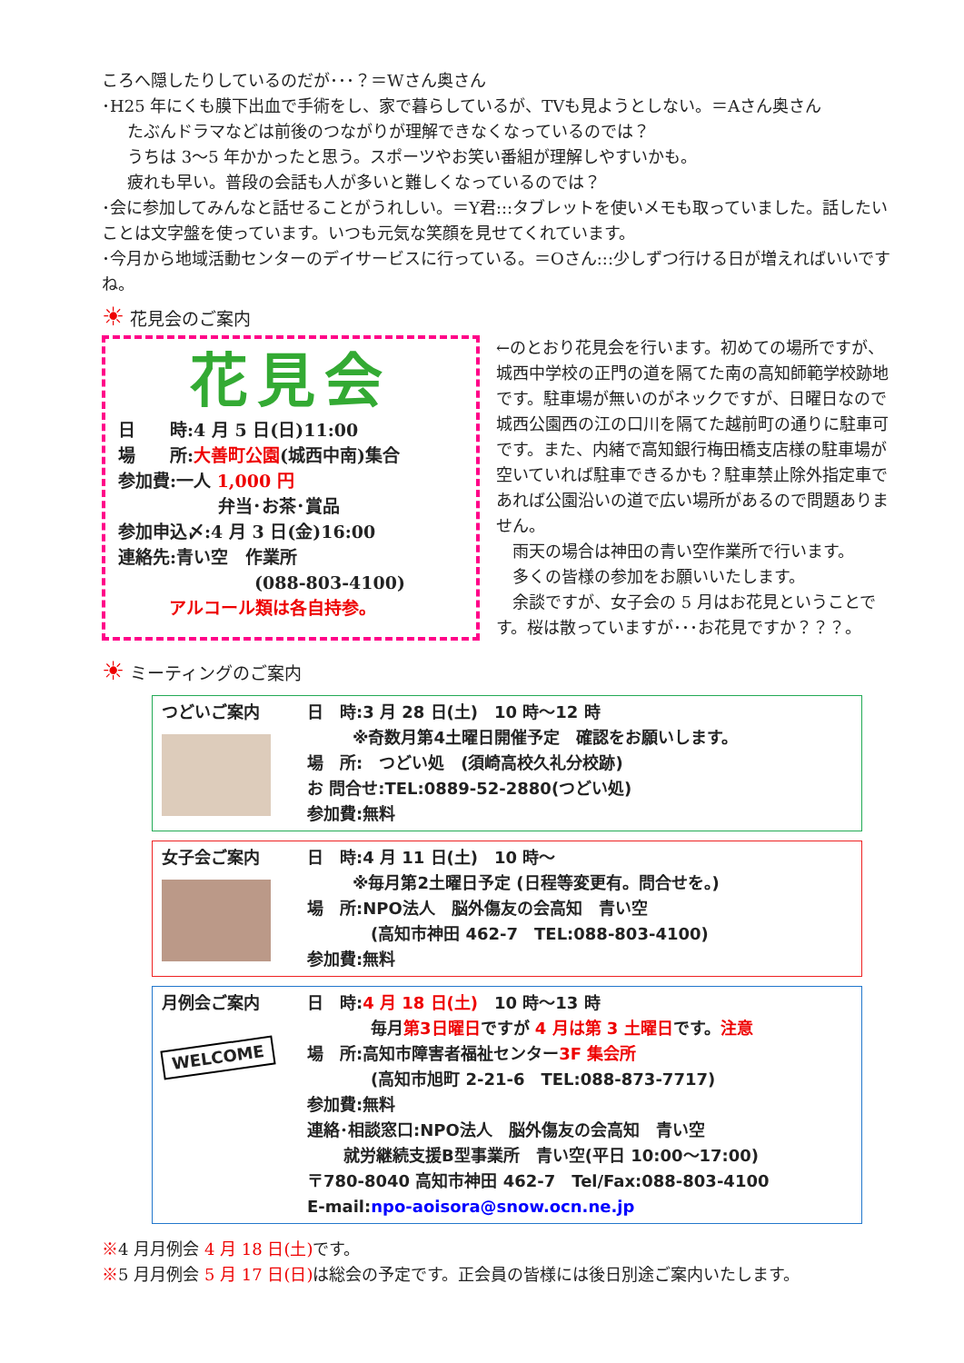ころへ隠したりしているのだが･･･？＝Wさん奥さん
･H25 年にくも膜下出血で手術をし、家で暮らしているが、TVも見ようとしない。＝Aさん奥さん
たぶんドラマなどは前後のつながりが理解できなくなっているのでは？
うちは 3～5 年かかったと思う。スポーツやお笑い番組が理解しやすいかも。
疲れも早い。普段の会話も人が多いと難しくなっているのでは？
･会に参加してみんなと話せることがうれしい。＝Y君:::タブレットを使いメモも取っていました。話したいことは文字盤を使っています。いつも元気な笑顔を見せてくれています。
･今月から地域活動センターのデイサービスに行っている。＝Oさん:::少しずつ行ける日が増えればいいですね。
☀ 花見会のご案内
花見会
日　　時:4 月 5 日(日)11:00
場　　所:大善町公園(城西中南)集合
参加費:一人 1,000 円
弁当･お茶･賞品
参加申込〆:4 月 3 日(金)16:00
連絡先:青い空　作業所
(088-803-4100)
アルコール類は各自持参。
←のとおり花見会を行います。初めての場所ですが、城西中学校の正門の道を隔てた南の高知師範学校跡地です。駐車場が無いのがネックですが、日曜日なので城西公園西の江の口川を隔てた越前町の通りに駐車可です。また、内緒で高知銀行梅田橋支店様の駐車場が空いていれば駐車できるかも？駐車禁止除外指定車であれば公園沿いの道で広い場所があるので問題ありません。
　雨天の場合は神田の青い空作業所で行います。
　多くの皆様の参加をお願いいたします。
　余談ですが、女子会の 5 月はお花見ということです。桜は散っていますが･･･お花見ですか？？？。
☀ ミーティングのご案内
つどいご案内 日　時:3 月 28 日(土)　10 時～12 時
※奇数月第4土曜日開催予定　確認をお願いします。
場　所:　つどい処　(須崎高校久礼分校跡)
お 問合せ:TEL:0889-52-2880(つどい処)
参加費:無料
女子会ご案内 日　時:4 月 11 日(土)　10 時～
※毎月第2土曜日予定 (日程等変更有。問合せを。)
場　所:NPO法人　脳外傷友の会高知　青い空
(高知市神田 462-7　TEL:088-803-4100)
参加費:無料
月例会ご案内
WELCOME
日　時:4 月 18 日(土)　10 時～13 時
毎月第3日曜日ですが 4 月は第 3 土曜日です。注意
場　所:高知市障害者福祉センター3F 集会所
(高知市旭町 2-21-6　TEL:088-873-7717)
参加費:無料
連絡･相談窓口:NPO法人　脳外傷友の会高知　青い空
就労継続支援B型事業所　青い空(平日 10:00～17:00)
〒780-8040 高知市神田 462-7　Tel/Fax:088-803-4100
E-mail:npo-aoisora@snow.ocn.ne.jp
※4 月月例会 4 月 18 日(土) です。
※5 月月例会 5 月 17 日(日) は総会の予定です。正会員の皆様には後日別途ご案内いたします。